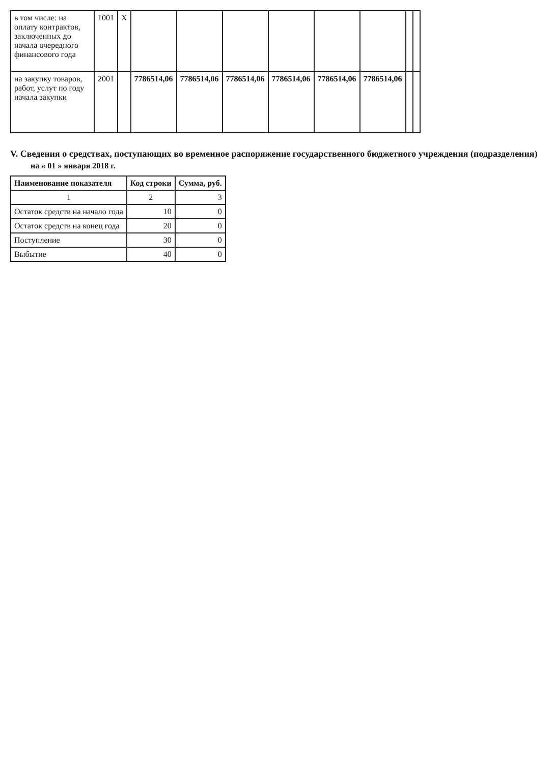| в том числе: на оплату контрактов, заключенных до начала очередного финансового года | 1001 | X | | | | | | | | |
| на закупку товаров, работ, услут по году начала закупки | 2001 | | 7786514,06 | 7786514,06 | 7786514,06 | 7786514,06 | 7786514,06 | 7786514,06 | | |
V. Сведения о средствах, поступающих во временное распоряжение государственного бюджетного учреждения (подразделения)
на « 01 » января 2018 г.
| Наименование показателя | Код строки | Сумма, руб. |
| --- | --- | --- |
| 1 | 2 | 3 |
| Остаток средств на начало года | 10 | 0 |
| Остаток средств на конец года | 20 | 0 |
| Поступление | 30 | 0 |
| Выбытие | 40 | 0 |